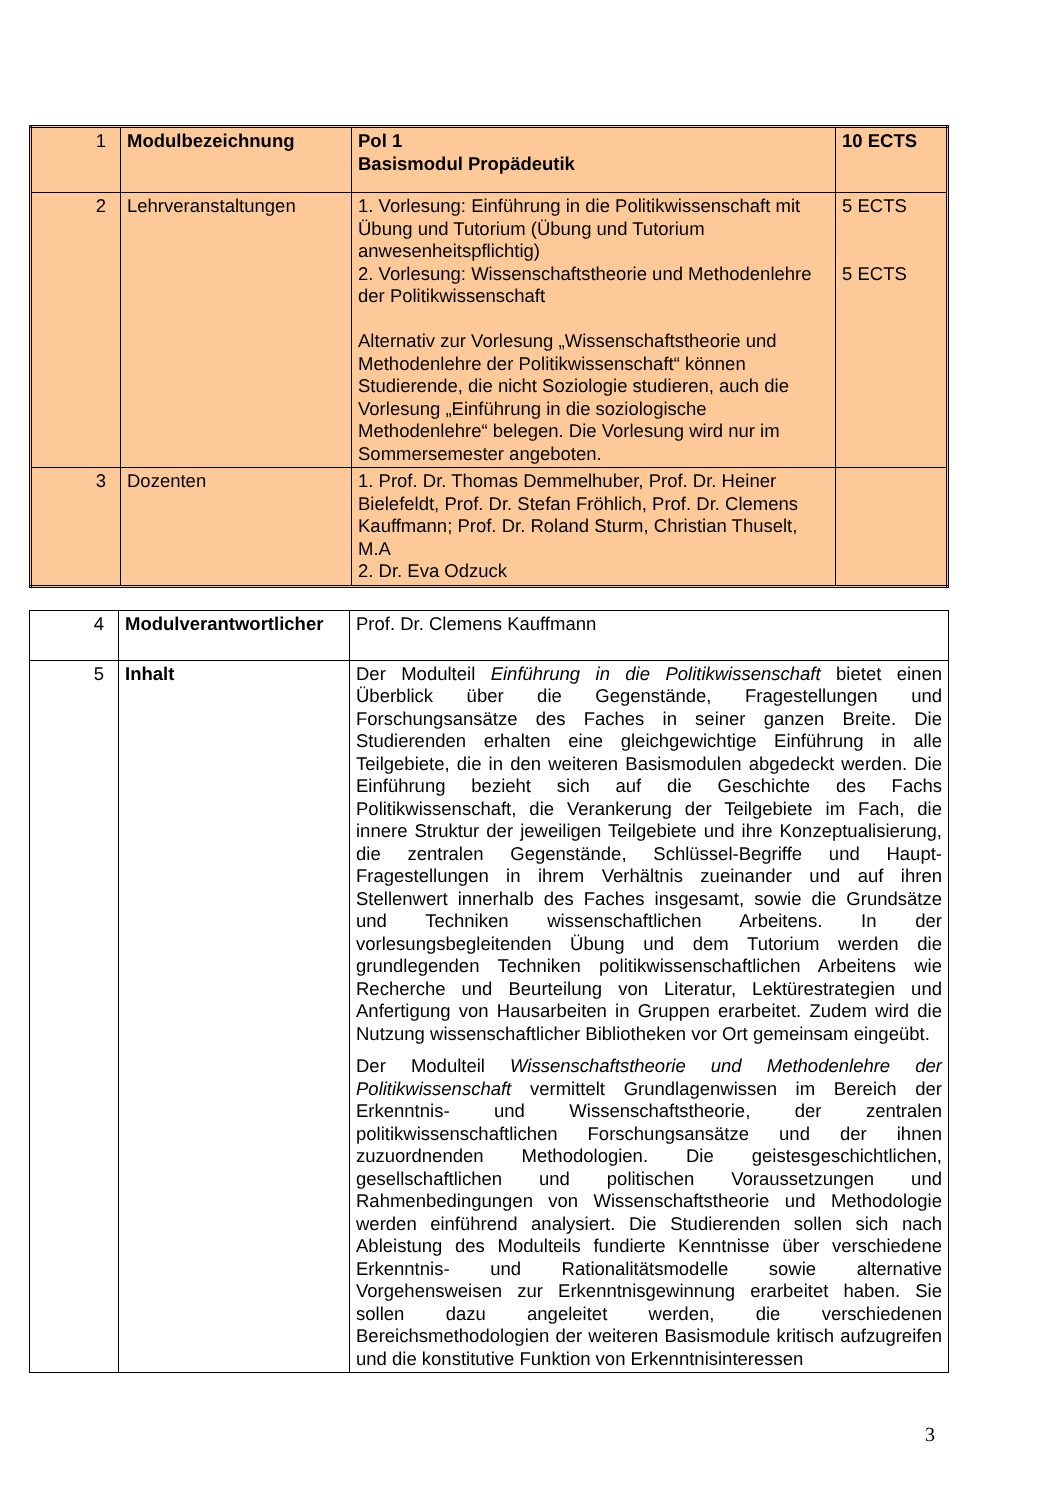| 1 | Modulbezeichnung | Pol 1 Basismodul Propädeutik | 10 ECTS |
| 2 | Lehrveranstaltungen | 1. Vorlesung: Einführung in die Politikwissenschaft mit Übung und Tutorium (Übung und Tutorium anwesenheitspflichtig) 2. Vorlesung: Wissenschaftstheorie und Methodenlehre der Politikwissenschaft Alternativ zur Vorlesung „Wissenschaftstheorie und Methodenlehre der Politikwissenschaft“ können Studierende, die nicht Soziologie studieren, auch die Vorlesung „Einführung in die soziologische Methodenlehre“ belegen. Die Vorlesung wird nur im Sommersemester angeboten. | 5 ECTS 5 ECTS |
| 3 | Dozenten | 1. Prof. Dr. Thomas Demmelhuber, Prof. Dr. Heiner Bielefeldt, Prof. Dr. Stefan Fröhlich, Prof. Dr. Clemens Kauffmann; Prof. Dr. Roland Sturm, Christian Thuselt, M.A 2. Dr. Eva Odzuck | |
| 4 | Modulverantwortlicher | Prof. Dr. Clemens Kauffmann |
| 5 | Inhalt | Der Modulteil Einführung in die Politikwissenschaft bietet einen Überblick über die Gegenstände, Fragestellungen und Forschungsansätze des Faches in seiner ganzen Breite. Die Studierenden erhalten eine gleichgewichtige Einführung in alle Teilgebiete, die in den weiteren Basismodulen abgedeckt werden. Die Einführung bezieht sich auf die Geschichte des Fachs Politikwissenschaft, die Verankerung der Teilgebiete im Fach, die innere Struktur der jeweiligen Teilgebiete und ihre Konzeptualisierung, die zentralen Gegenstände, Schlüssel-Begriffe und Haupt-Fragestellungen in ihrem Verhältnis zueinander und auf ihren Stellenwert innerhalb des Faches insgesamt, sowie die Grundsätze und Techniken wissenschaftlichen Arbeitens. In der vorlesungsbegleitenden Übung und dem Tutorium werden die grundlegenden Techniken politikwissenschaftlichen Arbeitens wie Recherche und Beurteilung von Literatur, Lektürestrategien und Anfertigung von Hausarbeiten in Gruppen erarbeitet. Zudem wird die Nutzung wissenschaftlicher Bibliotheken vor Ort gemeinsam eingeübt. Der Modulteil Wissenschaftstheorie und Methodenlehre der Politikwissenschaft vermittelt Grundlagenwissen im Bereich der Erkenntnis- und Wissenschaftstheorie, der zentralen politikwissenschaftlichen Forschungsansätze und der ihnen zuzuordnenden Methodologien. Die geistesgeschichtlichen, gesellschaftlichen und politischen Voraussetzungen und Rahmenbedingungen von Wissenschaftstheorie und Methodologie werden einführend analysiert. Die Studierenden sollen sich nach Ableistung des Modulteils fundierte Kenntnisse über verschiedene Erkenntnis- und Rationalitätsmodelle sowie alternative Vorgehensweisen zur Erkenntnisgewinnung erarbeitet haben. Sie sollen dazu angeleitet werden, die verschiedenen Bereichsmethodologien der weiteren Basismodule kritisch aufzugreifen und die konstitutive Funktion von Erkenntnisinteressen |
3